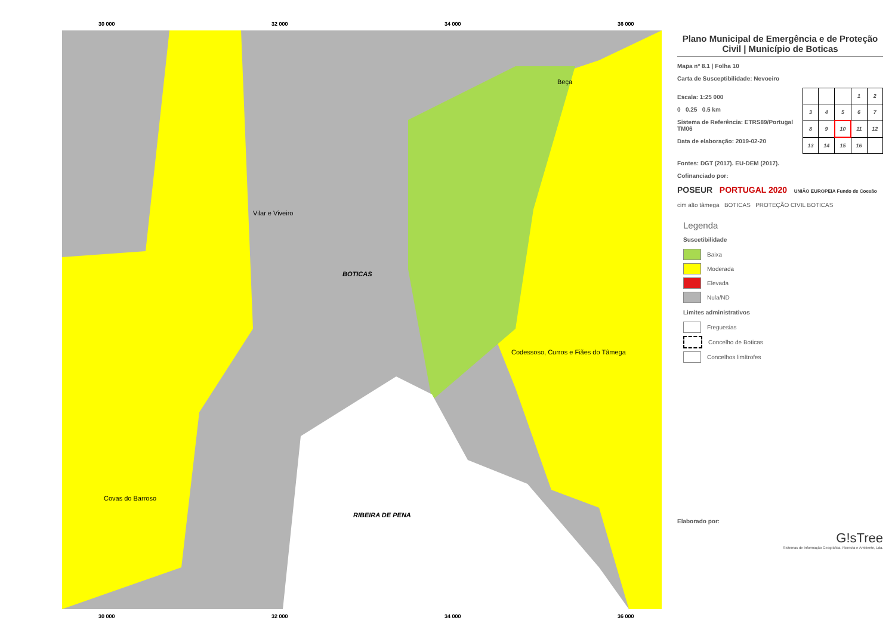30 000 32 000 34 000 36 000
Vilar e Viveiro
BOTICAS
Beça
Codessoso, Curros e Fiães do Tâmega
Covas do Barroso
RIBEIRA DE PENA
30 000 32 000 34 000 36 000
Plano Municipal de Emergência e de Proteção Civil | Município de Boticas
Mapa nº 8.1 | Folha 10
Carta de Susceptibilidade: Nevoeiro
Escala: 1:25 000
0 0.25 0.5 km
Sistema de Referência: ETRS89/Portugal TM06
Data de elaboração: 2019-02-20
| | | | 1 | 2 |
| 3 | 4 | 5 | 6 | 7 |
| 8 | 9 | 10 | 11 | 12 |
| 13 | 14 | 15 | 16 | |
Fontes: DGT (2017). EU-DEM (2017).
Cofinanciado por:
POSEUR PORTUGAL 2020 UNIÃO EUROPEIA Fundo de Coesão
cim alto tâmega BOTICAS PROTEÇÃO CIVIL BOTICAS
Legenda
Suscetibilidade
Baixa
Moderada
Elevada
Nula/ND
Limites administrativos
Freguesias
Concelho de Boticas
Concelhos limítrofes
Elaborado por:
G!sTree
Sistemas de Informação Geográfica, Floresta e Ambiente, Lda.